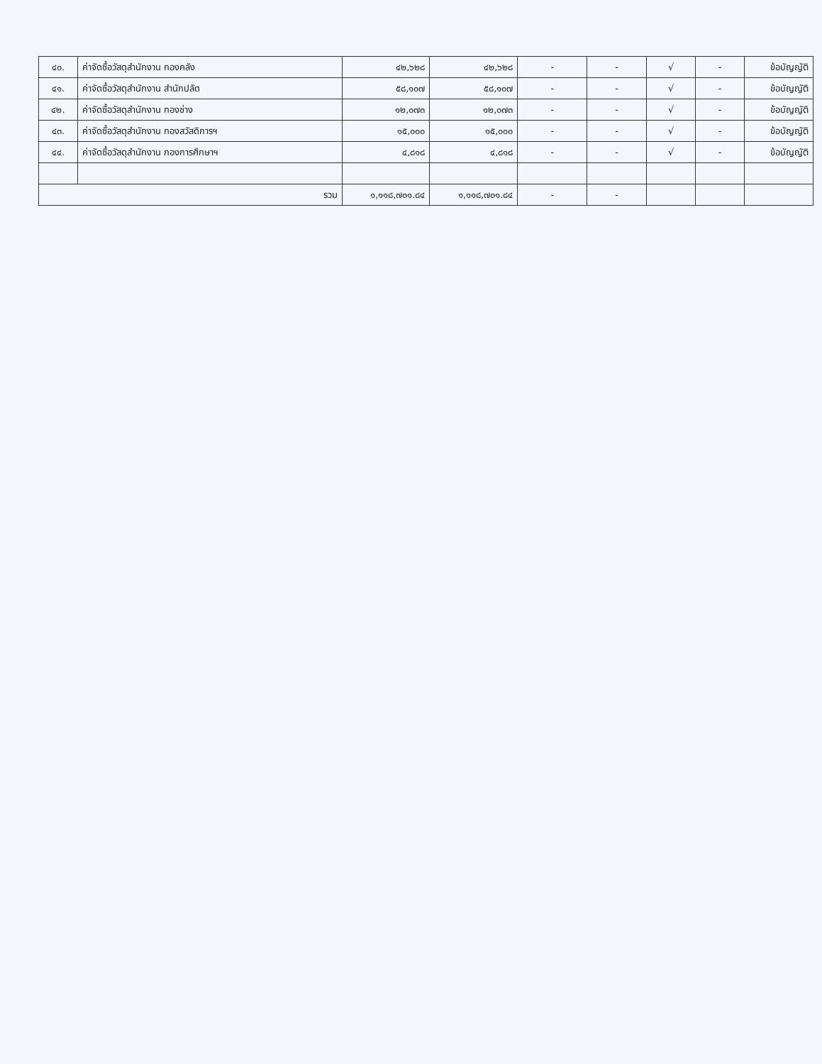| ๔๐. | ค่าจัดซื้อวัสดุสำนักงาน กองคลัง | ๔๒,๖๒๘ | ๔๒,๖๒๘ | - | - | √ | - | ข้อบัญญัติ |
| ๔๑. | ค่าจัดซื้อวัสดุสำนักงาน สำนักปลัด | ๕๘,๑๐๗ | ๕๘,๑๐๗ | - | - | √ | - | ข้อบัญญัติ |
| ๔๒. | ค่าจัดซื้อวัสดุสำนักงาน กองช่าง | ๑๒,๐๗๓ | ๑๒,๐๗๓ | - | - | √ | - | ข้อบัญญัติ |
| ๔๓. | ค่าจัดซื้อวัสดุสำนักงาน กองสวัสดิการฯ | ๑๕,๐๐๐ | ๑๕,๐๐๐ | - | - | √ | - | ข้อบัญญัติ |
| ๔๔. | ค่าจัดซื้อวัสดุสำนักงาน กองการศึกษาฯ | ๔,๘๑๘ | ๔,๘๑๘ | - | - | √ | - | ข้อบัญญัติ |
| รวม | | ๑,๑๑๘,๗๐๑.๘๔ | ๑,๑๑๘,๗๐๑.๘๔ | - | - | | | |